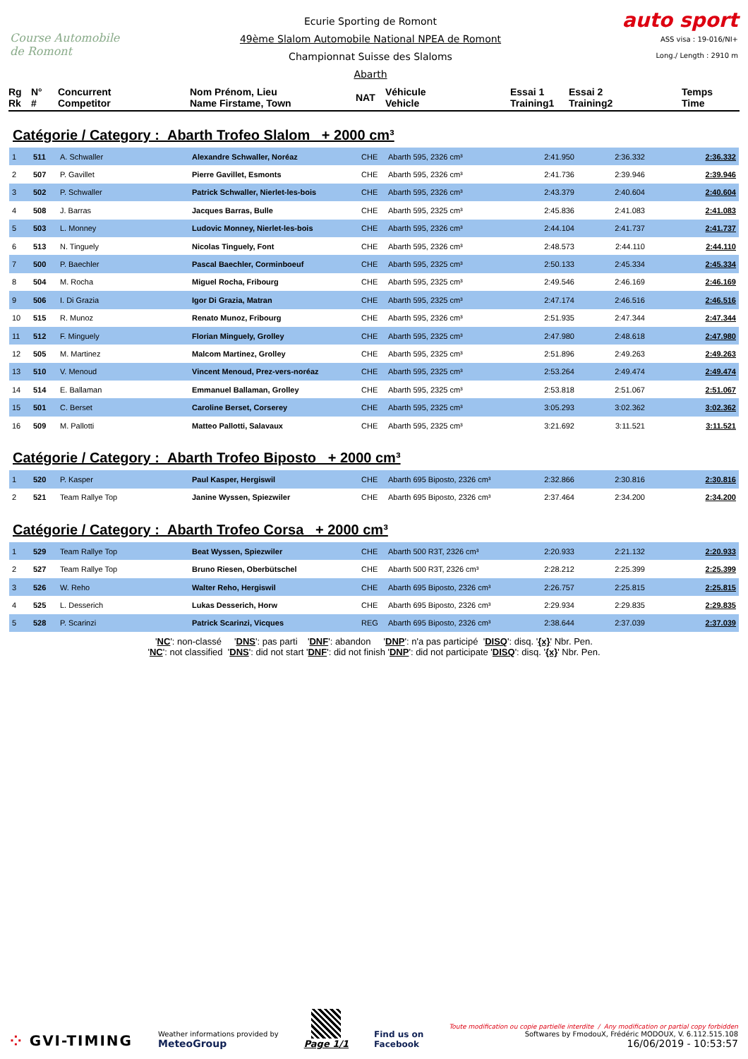Course Automobile de Romont
Ecurie Sporting de Romont
49ème Slalom Automobile National NPEA de Romont
Championnat Suisse des Slaloms
Abarth
auto sport
ASS visa : 19-016/NI+
Long./ Length : 2910 m
Rg
Rk
N°
#
Concurrent
Competitor
Nom Prénom, Lieu
Name Firstame, Town
NAT
Véhicule
Vehicle
Essai 1
Training1
Essai 2
Training2
Temps
Time
Catégorie / Category : Abarth Trofeo Slalom + 2000 cm³
| 1 | 511 | A. Schwaller | Alexandre Schwaller, Noréaz | CHE | Abarth 595, 2326 cm³ | 2:41.950 | 2:36.332 | 2:36.332 |
| 2 | 507 | P. Gavillet | Pierre Gavillet, Esmonts | CHE | Abarth 595, 2326 cm³ | 2:41.736 | 2:39.946 | 2:39.946 |
| 3 | 502 | P. Schwaller | Patrick Schwaller, Nierlet-les-bois | CHE | Abarth 595, 2326 cm³ | 2:43.379 | 2:40.604 | 2:40.604 |
| 4 | 508 | J. Barras | Jacques Barras, Bulle | CHE | Abarth 595, 2325 cm³ | 2:45.836 | 2:41.083 | 2:41.083 |
| 5 | 503 | L. Monney | Ludovic Monney, Nierlet-les-bois | CHE | Abarth 595, 2326 cm³ | 2:44.104 | 2:41.737 | 2:41.737 |
| 6 | 513 | N. Tinguely | Nicolas Tinguely, Font | CHE | Abarth 595, 2326 cm³ | 2:48.573 | 2:44.110 | 2:44.110 |
| 7 | 500 | P. Baechler | Pascal Baechler, Corminboeuf | CHE | Abarth 595, 2325 cm³ | 2:50.133 | 2:45.334 | 2:45.334 |
| 8 | 504 | M. Rocha | Miguel Rocha, Fribourg | CHE | Abarth 595, 2325 cm³ | 2:49.546 | 2:46.169 | 2:46.169 |
| 9 | 506 | I. Di Grazia | Igor Di Grazia, Matran | CHE | Abarth 595, 2325 cm³ | 2:47.174 | 2:46.516 | 2:46.516 |
| 10 | 515 | R. Munoz | Renato Munoz, Fribourg | CHE | Abarth 595, 2326 cm³ | 2:51.935 | 2:47.344 | 2:47.344 |
| 11 | 512 | F. Minguely | Florian Minguely, Grolley | CHE | Abarth 595, 2325 cm³ | 2:47.980 | 2:48.618 | 2:47.980 |
| 12 | 505 | M. Martinez | Malcom Martinez, Grolley | CHE | Abarth 595, 2325 cm³ | 2:51.896 | 2:49.263 | 2:49.263 |
| 13 | 510 | V. Menoud | Vincent Menoud, Prez-vers-noréaz | CHE | Abarth 595, 2325 cm³ | 2:53.264 | 2:49.474 | 2:49.474 |
| 14 | 514 | E. Ballaman | Emmanuel Ballaman, Grolley | CHE | Abarth 595, 2325 cm³ | 2:53.818 | 2:51.067 | 2:51.067 |
| 15 | 501 | C. Berset | Caroline Berset, Corserey | CHE | Abarth 595, 2325 cm³ | 3:05.293 | 3:02.362 | 3:02.362 |
| 16 | 509 | M. Pallotti | Matteo Pallotti, Salavaux | CHE | Abarth 595, 2325 cm³ | 3:21.692 | 3:11.521 | 3:11.521 |
Catégorie / Category : Abarth Trofeo Biposto + 2000 cm³
| 1 | 520 | P. Kasper | Paul Kasper, Hergiswil | CHE | Abarth 695 Biposto, 2326 cm³ | 2:32.866 | 2:30.816 | 2:30.816 |
| 2 | 521 | Team Rallye Top | Janine Wyssen, Spiezwiler | CHE | Abarth 695 Biposto, 2326 cm³ | 2:37.464 | 2:34.200 | 2:34.200 |
Catégorie / Category : Abarth Trofeo Corsa + 2000 cm³
| 1 | 529 | Team Rallye Top | Beat Wyssen, Spiezwiler | CHE | Abarth 500 R3T, 2326 cm³ | 2:20.933 | 2:21.132 | 2:20.933 |
| 2 | 527 | Team Rallye Top | Bruno Riesen, Oberbütschel | CHE | Abarth 500 R3T, 2326 cm³ | 2:28.212 | 2:25.399 | 2:25.399 |
| 3 | 526 | W. Reho | Walter Reho, Hergiswil | CHE | Abarth 695 Biposto, 2326 cm³ | 2:26.757 | 2:25.815 | 2:25.815 |
| 4 | 525 | L. Desserich | Lukas Desserich, Horw | CHE | Abarth 695 Biposto, 2326 cm³ | 2:29.934 | 2:29.835 | 2:29.835 |
| 5 | 528 | P. Scarinzi | Patrick Scarinzi, Vicques | REG | Abarth 695 Biposto, 2326 cm³ | 2:38.644 | 2:37.039 | 2:37.039 |
'NC': non-classé 'DNS': pas parti 'DNF': abandon 'DNP': n'a pas participé 'DISQ': disq. '{x}' Nbr. Pen.
'NC': not classified 'DNS': did not start 'DNF': did not finish 'DNP': did not participate 'DISQ': disq. '{x}' Nbr. Pen.
⁘ GVI-TIMING
Weather informations provided by
MeteoGroup
Page 1/1
Find us on
Facebook
Toute modification ou copie partielle interdite / Any modification or partial copy forbidden
Softwares by FmodouX, Frédéric MODOUX, V. 6.112.515.108
16/06/2019 - 10:53:57